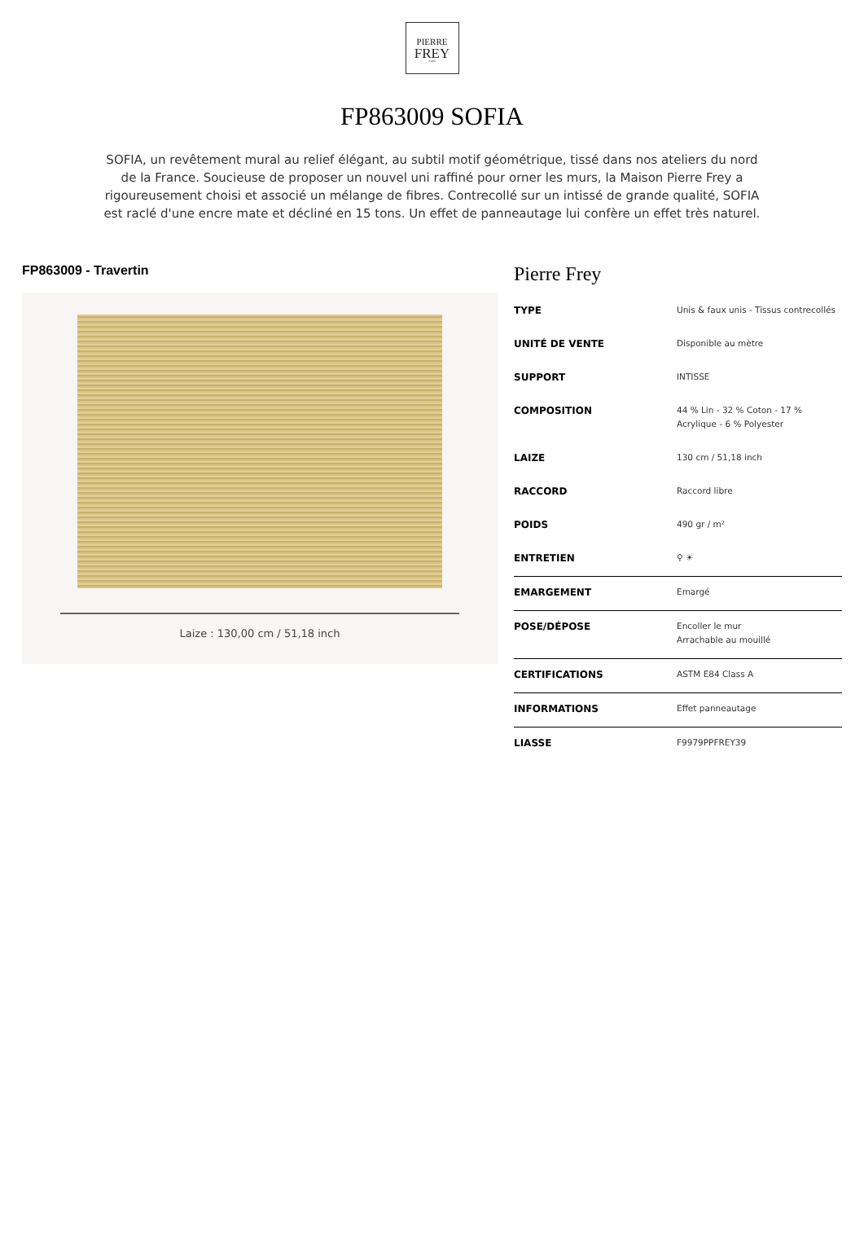PIERRE
FREY
PARIS
FP863009 SOFIA
SOFIA, un revêtement mural au relief élégant, au subtil motif géométrique, tissé dans nos ateliers du nord de la France. Soucieuse de proposer un nouvel uni raffiné pour orner les murs, la Maison Pierre Frey a rigoureusement choisi et associé un mélange de fibres. Contrecollé sur un intissé de grande qualité, SOFIA est raclé d'une encre mate et décliné en 15 tons. Un effet de panneautage lui confère un effet très naturel.
FP863009 - Travertin
Laize : 130,00 cm / 51,18 inch
Pierre Frey
| TYPE | Unis & faux unis - Tissus contrecollés |
| UNITÉ DE VENTE | Disponible au mètre |
| SUPPORT | INTISSE |
| COMPOSITION | 44 % Lin - 32 % Coton - 17 % Acrylique - 6 % Polyester |
| LAIZE | 130 cm / 51,18 inch |
| RACCORD | Raccord libre |
| POIDS | 490 gr / m² |
| ENTRETIEN | ⚲ ☀ |
| EMARGEMENT | Emargé |
| POSE/DÉPOSE | Encoller le mur Arrachable au mouillé |
| CERTIFICATIONS | ASTM E84 Class A |
| INFORMATIONS | Effet panneautage |
| LIASSE | F9979PPFREY39 |